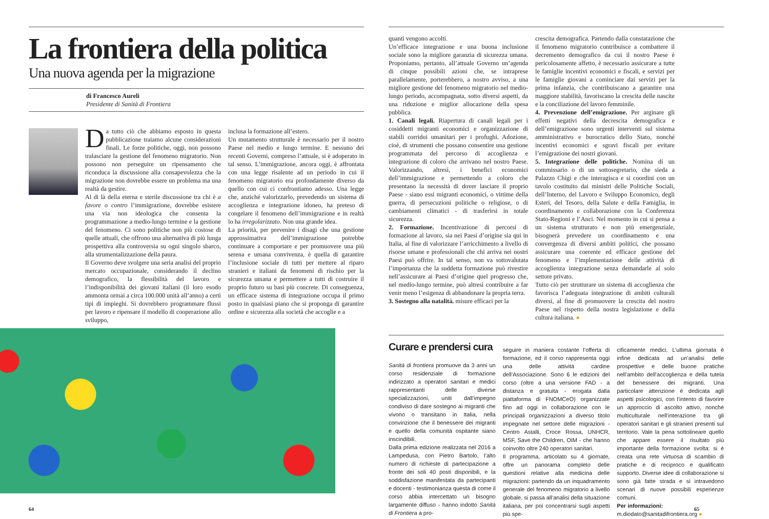La frontiera della politica
Una nuova agenda per la migrazione
di Francesco Aureli
Presidente di Sanità di Frontiera
Da tutto ciò che abbiamo esposto in questa pubblicazione traiamo alcune considerazioni finali. Le forze politiche, oggi, non possono tralasciare la gestione del fenomeno migratorio. Non possono non perseguire un ripensamento che riconduca la discussione alla consapevolezza che la migrazione non dovrebbe essere un problema ma una realtà da gestire.
Al di là della eterna e sterile discussione tra chi è a favore o contro l’immigrazione, dovrebbe esistere una via non ideologica che consenta la programmazione a medio-lungo termine e la gestione del fenomeno. Ci sono politiche non più costose di quelle attuali, che offrono una alternativa di più lunga prospettiva alla controversia su ogni singolo sbarco, alla strumentalizzazione della paura.
Il Governo deve svolgere una seria analisi del proprio mercato occupazionale, considerando il declino demografico, la flessibilità del lavoro e l’indisponibilità dei giovani italiani (il loro esodo ammonta ormai a circa 100.000 unità all’anno) a certi tipi di impieghi. Si dovrebbero programmare flussi per lavoro e ripensare il modello di cooperazione allo sviluppo,
inclusa la formazione all’estero.
Un mutamento strutturale è necessario per il nostro Paese nel medio e lungo termine. E nessuno dei recenti Governi, compreso l’attuale, si è adoperato in tal senso. L’immigrazione, ancora oggi, è affrontata con una legge risalente ad un periodo in cui il fenomeno migratorio era profondamente diverso da quello con cui ci confrontiamo adesso. Una legge che, anziché valorizzarlo, prevedendo un sistema di accoglienza e integrazione idoneo, ha preteso di congelare il fenomeno dell’immigrazione e in realtà lo ha irregolarizzato. Non una grande idea.
La priorità, per prevenire i disagi che una gestione approssimativa dell’immigrazione potrebbe continuare a comportare e per promuovere una più serena e umana convivenza, è quella di garantire l’inclusione sociale di tutti per mettere al riparo stranieri e italiani da fenomeni di rischio per la sicurezza umana e permettere a tutti di costruire il proprio futuro su basi più concrete. Di conseguenza, un efficace sistema di integrazione occupa il primo posto in qualsiasi piano che si proponga di garantire ordine e sicurezza alla società che accoglie e a
64
quanti vengono accolti.
Un’efficace integrazione e una buona inclusione sociale sono la migliore garanzia di sicurezza umana. Proponiamo, pertanto, all’attuale Governo un’agenda di cinque possibili azioni che, se intraprese parallelamente, porterebbero, a nostro avviso, a una migliore gestione del fenomeno migratorio nel medio-lungo periodo, accompagnata, sotto diversi aspetti, da una riduzione e miglior allocazione della spesa pubblica.
1. Canali legali. Riapertura di canali legali per i cosiddetti migranti economici e organizzazione di stabili corridoi umanitari per i profughi. Adozione, cioè, di strumenti che possano consentire una gestione programmata del percorso di accoglienza e integrazione di coloro che arrivano nel nostro Paese. Valorizzando, altresì, i benefici economici dell’immigrazione e permettendo a coloro che presentano la necessità di dover lasciare il proprio Paese - siano essi migranti economici, o vittime della guerra, di persecuzioni politiche o religiose, o di cambiamenti climatici - di trasferirsi in totale sicurezza.
2. Formazione. Incentivazione di percorsi di formazione al lavoro, sia nei Paesi d’origine sia qui in Italia, al fine di valorizzare l’arricchimento a livello di risorse umane e professionali che chi arriva nei nostri Paesi può offrire. In tal senso, non va sottovalutata l’importanza che la suddetta formazione può rivestire nell’assicurare ai Paesi d’origine quel progresso che, nel medio-lungo termine, può altresì contribuire a far venir meno l’esigenza di abbandonare la propria terra.
3. Sostegno alla natalità. misure efficaci per la
crescita demografica. Partendo dalla constatazione che il fenomeno migratorio contribuisce a combattere il decremento demografico da cui il nostro Paese è pericolosamente affetto, è necessario assicurare a tutte le famiglie incentivi economici e fiscali, e servizi per le famiglie giovani a cominciare dai servizi per la prima infanzia, che contribuiscano a garantire una maggiore stabilità, favoriscano la crescita delle nascite e la conciliazione del lavoro femminile.
4. Prevenzione dell’emigrazione. Per arginare gli effetti negativi della decrescita demografica e dell’emigrazione sono urgenti interventi sul sistema amministrativo e burocratico dello Stato, nonché incentivi economici e sgravi fiscali per evitare l’emigrazione dei nostri giovani.
5. Integrazione delle politiche. Nomina di un commissario o di un sottosegretario, che sieda a Palazzo Chigi e che interagisca e si coordini con un tavolo costituito dai ministri delle Politiche Sociali, dell’Interno, del Lavoro e Sviluppo Economico, degli Esteri, del Tesoro, della Salute e della Famiglia, in coordinamento e collaborazione con la Conferenza Stato-Regioni e l’Anci. Nel momento in cui si pensa a un sistema strutturato e non più emergenziale, bisognerà prevedere un coordinamento e una convergenza di diversi ambiti politici, che possano assicurare una coerente ed efficace gestione del fenomeno e l’implementazione delle attività di accoglienza integrazione senza demandarle al solo settore privato.
Tutto ciò per strutturare un sistema di accoglienza che favorisca l’adeguata integrazione di ambiti culturali diversi, al fine di promuovere la crescita del nostro Paese nel rispetto della nostra legislazione e della cultura italiana. ●
Curare e prendersi cura
Sanità di frontiera promuove da 3 anni un corso residenziale di formazione indirizzato a operatori sanitari e medici rappresentanti delle diverse specializzazioni, uniti dall’impegno condiviso di dare sostegno ai migranti che vivono o transitano in Italia, nella convinzione che il benessere dei migranti e quello della comunità ospitante siano inscindibili.
Dalla prima edizione realizzata nel 2016 a Lampedusa, con Pietro Bartolo, l’alto numero di richieste di partecipazione a fronte dei soli 40 posti disponibili, e la soddisfazione manifestata da partecipanti e docenti - testimonianza questa di come il corso abbia intercettato un bisogno largamente diffuso - hanno indotto Sanità di Frontiera a pro-
seguire in maniera costante l’offerta di formazione, ed il corso rappresenta oggi una delle attività cardine dell’Associazione. Sono 6 le edizioni del corso (oltre a una versione FAD - a distanza e gratuita - erogata dalla piattaforma di FNOMCeO) organizzate fino ad oggi in collaborazione con le principali organizzazioni a diverso titolo impegnate nel settore delle migrazioni - Centro Astalli, Croce Rossa, UNHCR, MSF, Save the Children, OIM - che hanno coinvolto oltre 240 operatori sanitari.
Il programma, articolato su 4 giornate, offre un panorama completo delle questioni relative alla medicina delle migrazioni: partendo da un inquadramento generale del fenomeno migratorio a livello globale, si passa all’analisi della situazione italiana, per poi concentrarsi sugli aspetti più spe-
cificamente medici. L’ultima giornata è infine dedicata ad un’analisi delle prospettive e delle buone pratiche nell’ambito dell’accoglienza e della tutela del benessere dei migranti. Una particolare attenzione è dedicata agli aspetti psicologici, con l’intento di favorire un approccio di ascolto attivo, nonché multiculturale nell’interazione tra gli operatori sanitari e gli stranieri presenti sul territorio. Vale la pena sottolineare quello che appare essere il risultato più importante della formazione svolta: si è creata una rete virtuosa di scambio di pratiche e di reciproco e qualificato supporto. Diverse idee di collaborazione si sono già fatte strada e si intravedono scenari di nuove possibili esperienze comuni.
Per informazioni:
m.diodato@sanitadifrontiera.org ●
65